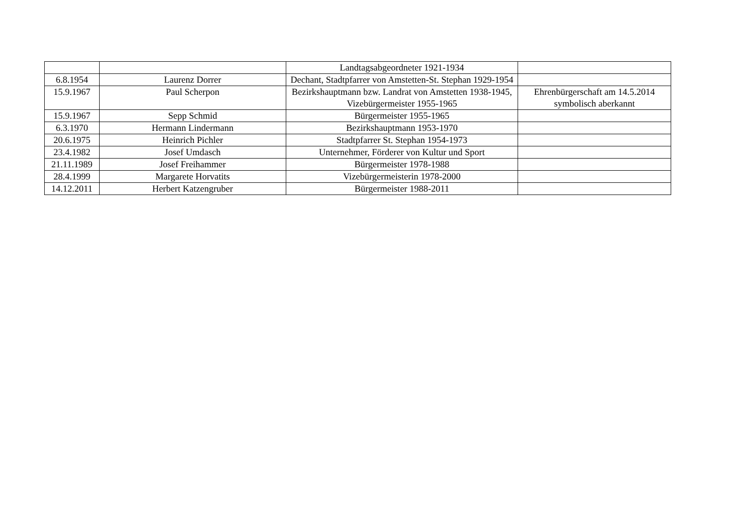| | | Landtagsabgeordneter 1921-1934 | |
| 6.8.1954 | Laurenz Dorrer | Dechant, Stadtpfarrer von Amstetten-St. Stephan 1929-1954 | |
| 15.9.1967 | Paul Scherpon | Bezirkshauptmann bzw. Landrat von Amstetten 1938-1945, Vizebürgermeister 1955-1965 | Ehrenbürgerschaft am 14.5.2014 symbolisch aberkannt |
| 15.9.1967 | Sepp Schmid | Bürgermeister 1955-1965 | |
| 6.3.1970 | Hermann Lindermann | Bezirkshauptmann 1953-1970 | |
| 20.6.1975 | Heinrich Pichler | Stadtpfarrer St. Stephan 1954-1973 | |
| 23.4.1982 | Josef Umdasch | Unternehmer, Förderer von Kultur und Sport | |
| 21.11.1989 | Josef Freihammer | Bürgermeister 1978-1988 | |
| 28.4.1999 | Margarete Horvatits | Vizebürgermeisterin 1978-2000 | |
| 14.12.2011 | Herbert Katzengruber | Bürgermeister 1988-2011 | |